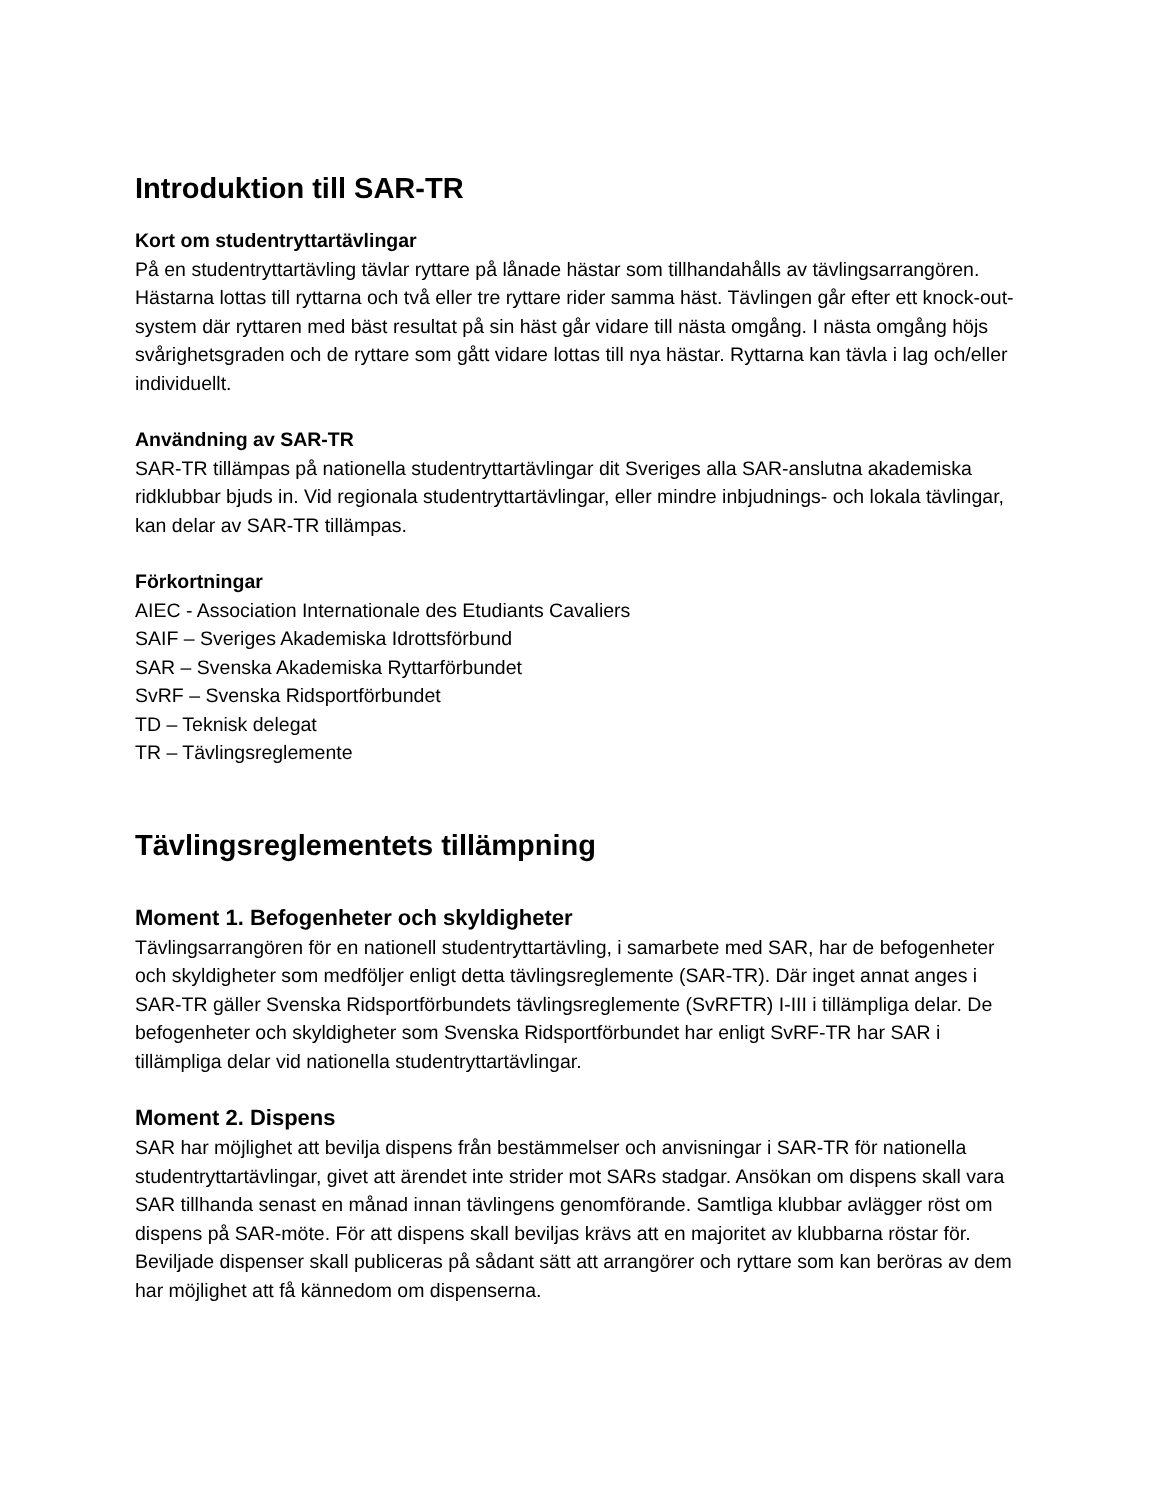Introduktion till SAR-TR
Kort om studentryttartävlingar
På en studentryttartävling tävlar ryttare på lånade hästar som tillhandahålls av tävlingsarrangören. Hästarna lottas till ryttarna och två eller tre ryttare rider samma häst. Tävlingen går efter ett knock-out-system där ryttaren med bäst resultat på sin häst går vidare till nästa omgång. I nästa omgång höjs svårighetsgraden och de ryttare som gått vidare lottas till nya hästar. Ryttarna kan tävla i lag och/eller individuellt.
Användning av SAR-TR
SAR-TR tillämpas på nationella studentryttartävlingar dit Sveriges alla SAR-anslutna akademiska ridklubbar bjuds in. Vid regionala studentryttartävlingar, eller mindre inbjudnings- och lokala tävlingar, kan delar av SAR-TR tillämpas.
Förkortningar
AIEC - Association Internationale des Etudiants Cavaliers
SAIF – Sveriges Akademiska Idrottsförbund
SAR – Svenska Akademiska Ryttarförbundet
SvRF – Svenska Ridsportförbundet
TD – Teknisk delegat
TR – Tävlingsreglemente
Tävlingsreglementets tillämpning
Moment 1. Befogenheter och skyldigheter
Tävlingsarrangören för en nationell studentryttartävling, i samarbete med SAR, har de befogenheter och skyldigheter som medföljer enligt detta tävlingsreglemente (SAR-TR). Där inget annat anges i SAR-TR gäller Svenska Ridsportförbundets tävlingsreglemente (SvRFTR) I-III i tillämpliga delar. De befogenheter och skyldigheter som Svenska Ridsportförbundet har enligt SvRF-TR har SAR i tillämpliga delar vid nationella studentryttartävlingar.
Moment 2. Dispens
SAR har möjlighet att bevilja dispens från bestämmelser och anvisningar i SAR-TR för nationella studentryttartävlingar, givet att ärendet inte strider mot SARs stadgar. Ansökan om dispens skall vara SAR tillhanda senast en månad innan tävlingens genomförande. Samtliga klubbar avlägger röst om dispens på SAR-möte. För att dispens skall beviljas krävs att en majoritet av klubbarna röstar för. Beviljade dispenser skall publiceras på sådant sätt att arrangörer och ryttare som kan beröras av dem har möjlighet att få kännedom om dispenserna.